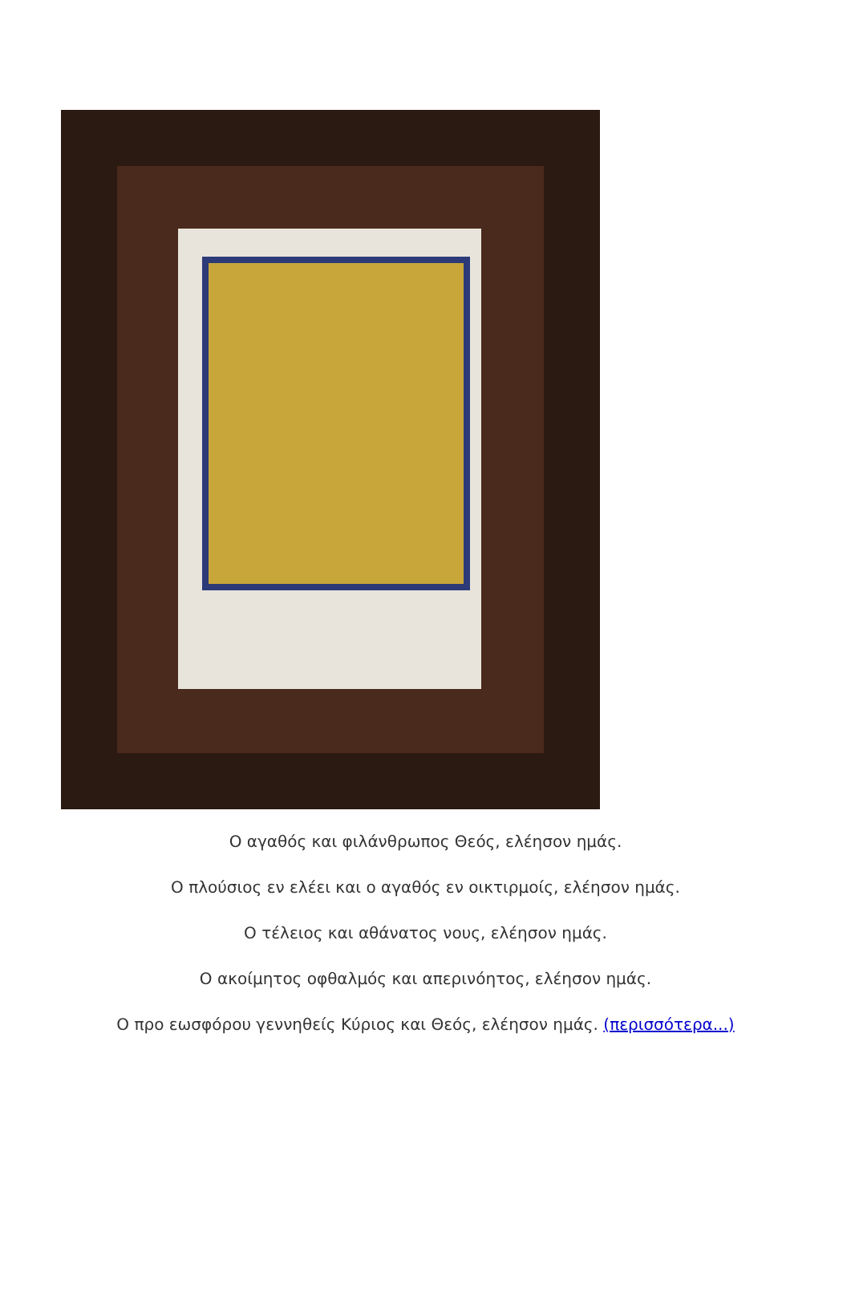Ο αγαθός και φιλάνθρωπος Θεός, ελέησον ημάς.
Ο πλούσιος εν ελέει και ο αγαθός εν οικτιρμοίς, ελέησον ημάς.
Ο τέλειος και αθάνατος νους, ελέησον ημάς.
Ο ακοίμητος οφθαλμός και απερινόητος, ελέησον ημάς.
Ο προ εωσφόρου γεννηθείς Κύριος και Θεός, ελέησον ημάς. (περισσότερα...)